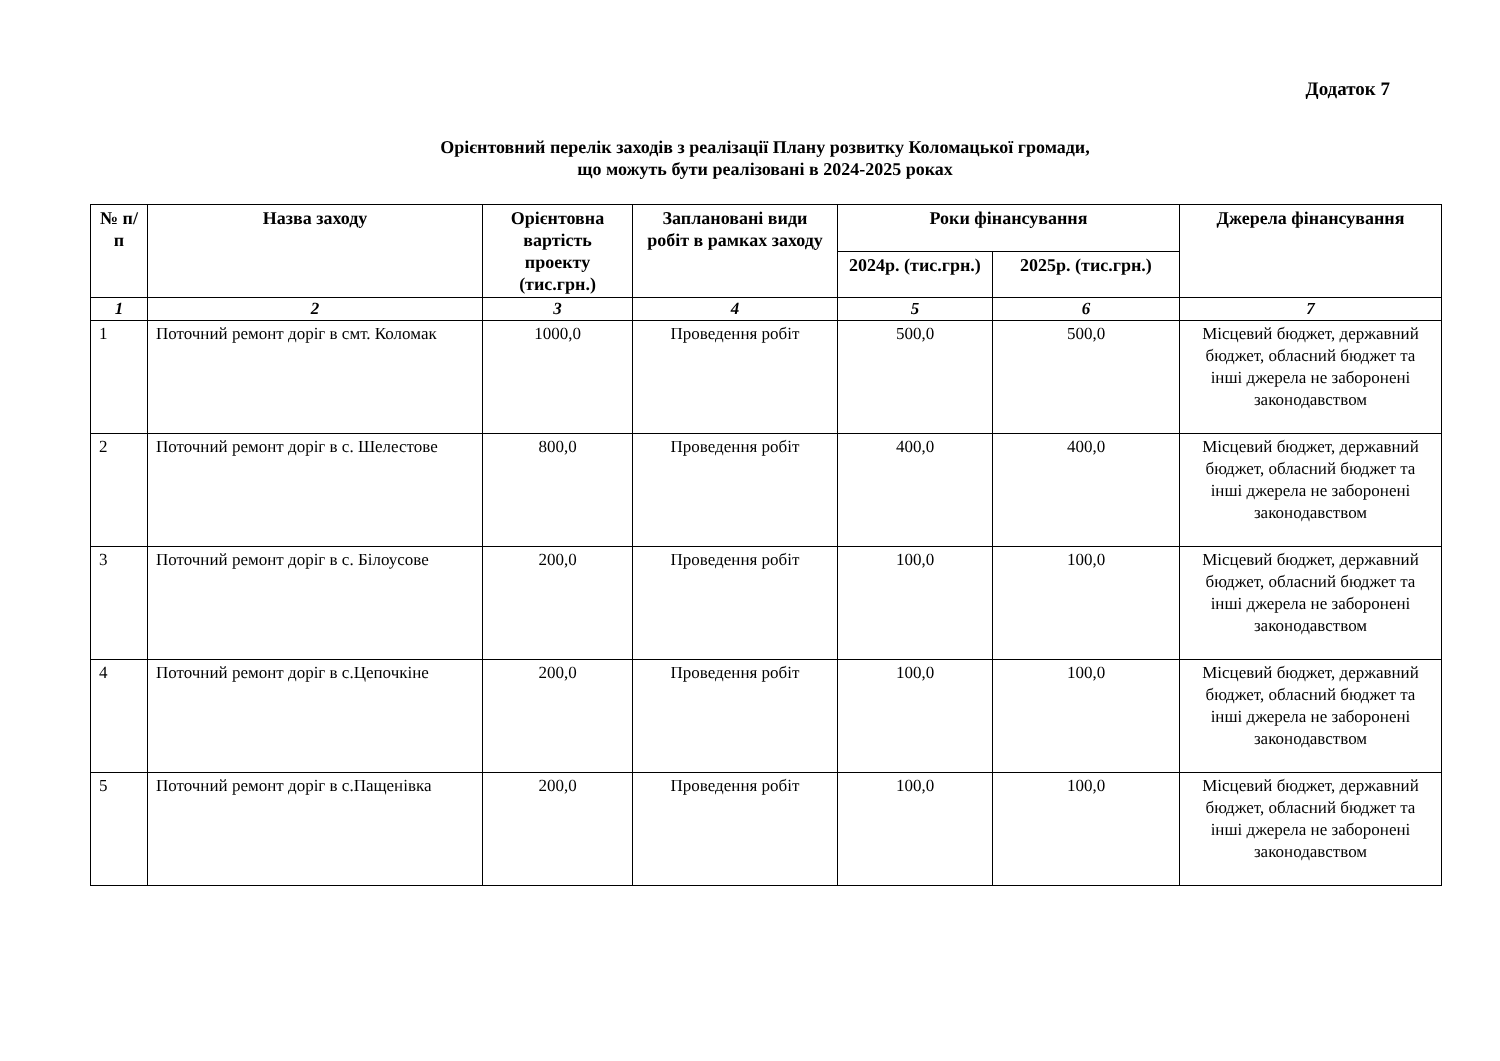Додаток 7
Орієнтовний перелік заходів з реалізації Плану розвитку Коломацької громади,
що можуть бути реалізовані в 2024-2025 роках
| № п/п | Назва заходу | Орієнтовна вартість проекту (тис.грн.) | Заплановані види робіт в рамках заходу | Роки фінансування | | Джерела фінансування |
| --- | --- | --- | --- | --- | --- | --- |
| | | | | 2024р. (тис.грн.) | 2025р. (тис.грн.) | |
| 1 | 2 | 3 | 4 | 5 | 6 | 7 |
| 1 | Поточний ремонт доріг в смт. Коломак | 1000,0 | Проведення робіт | 500,0 | 500,0 | Місцевий бюджет, державний бюджет, обласний бюджет та інші джерела не заборонені законодавством |
| 2 | Поточний ремонт доріг в с. Шелестове | 800,0 | Проведення робіт | 400,0 | 400,0 | Місцевий бюджет, державний бюджет, обласний бюджет та інші джерела не заборонені законодавством |
| 3 | Поточний ремонт доріг в с. Білоусове | 200,0 | Проведення робіт | 100,0 | 100,0 | Місцевий бюджет, державний бюджет, обласний бюджет та інші джерела не заборонені законодавством |
| 4 | Поточний ремонт доріг в с.Цепочкіне | 200,0 | Проведення робіт | 100,0 | 100,0 | Місцевий бюджет, державний бюджет, обласний бюджет та інші джерела не заборонені законодавством |
| 5 | Поточний ремонт доріг в с.Пащенівка | 200,0 | Проведення робіт | 100,0 | 100,0 | Місцевий бюджет, державний бюджет, обласний бюджет та інші джерела не заборонені законодавством |